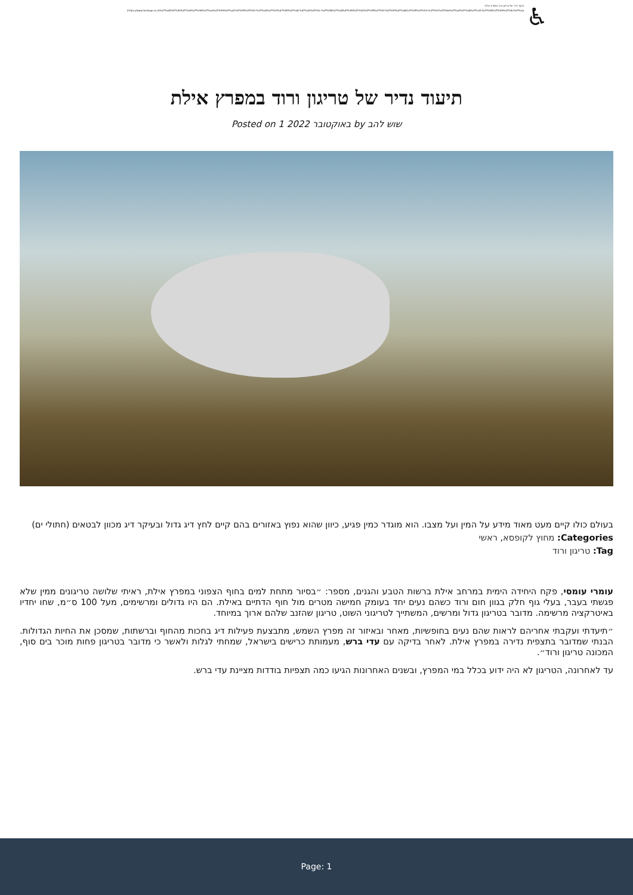תיעוד נדיר של טריגון ורוד במפרץ אילת
https://www.familygo.co.il/%d7%a8%d7%90%d7%a9%d7%99/%d7%aa%d7%99%d7%a2%d7%95%d7%93-%d7%a0%d7%93%d7%99%d7%a8-%d7%a9%d7%9c-%d7%98%d7%a8%d7%99%d7%92%d7%95%d7%9f-%d7%95%d7%a8%d7%95%d7%93-%d7%91%d7%9e%d7%a4%d7%a8%d7%a5-%d7%90%d7%99%d7%9c%d7%aa/
♿
תיעוד נדיר של טריגון ורוד במפרץ אילת
Posted on 1 באוקטובר 2022 by שוש להב
בעולם כולו קיים מעט מאוד מידע על המין ועל מצבו. הוא מוגדר כמין פגיע, כיוון שהוא נפוץ באזורים בהם קיים לחץ דיג גדול ובעיקר דיג מכוון לבטאים (חתולי ים)
Categories: מחוץ לקופסא, ראשי
Tag: טריגון ורוד
עומרי עומסי, פקח היחידה הימית במרחב אילת ברשות הטבע והגנים, מספר: ״בסיור מתחת למים בחוף הצפוני במפרץ אילת, ראיתי שלושה טריגונים ממין שלא פגשתי בעבר, בעלי גוף חלק בגוון חום ורוד כשהם נעים יחד בעומק חמישה מטרים מול חוף הדתיים באילת. הם היו גדולים ומרשימים, מעל 100 ס״מ, שחו יחדיו באיטרקציה מרשימה. מדובר בטריגון גדול ומרשים, המשתייך לטריגוני השוט, טריגון שהזנב שלהם ארוך במיוחד.
״תיעדתי ועקבתי אחריהם לראות שהם נעים בחופשיות, מאחר ובאיזור זה מפרץ השמש, מתבצעת פעילות דיג בחכות מהחוף וברשתות, שמסכן את החיות הגדולות. הבנתי שמדובר בתצפית נדירה במפרץ אילת. לאחר בדיקה עם עדי ברש, מעמותת כרישים בישראל, שמחתי לגלות ולאשר כי מדובר בטריגון פחות מוכר בים סוף, המכונה טריגון ורוד״.
עד לאחרונה, הטריגון לא היה ידוע בכלל במי המפרץ, ובשנים האחרונות הגיעו כמה תצפיות בודדות מציינת עדי ברש.
Page: 1